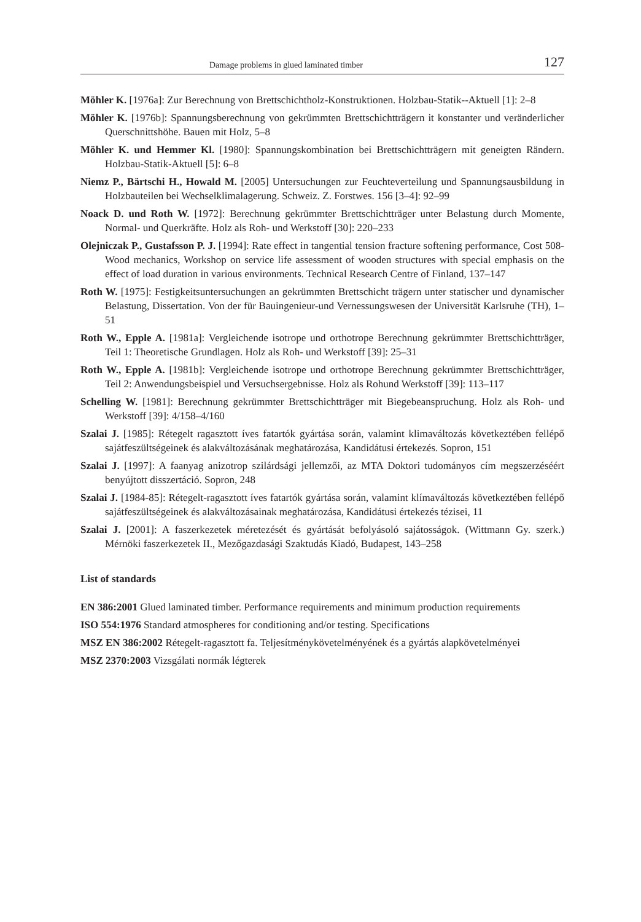Damage problems in glued laminated timber 127
Möhler K. [1976a]: Zur Berechnung von Brettschichtholz-Konstruktionen. Holzbau-Statik--Aktuell [1]: 2–8
Möhler K. [1976b]: Spannungsberechnung von gekrümmten Brettschichtträgern it konstanter und veränderlicher Querschnittshöhe. Bauen mit Holz, 5–8
Möhler K. und Hemmer Kl. [1980]: Spannungskombination bei Brettschichtträgern mit geneigten Rändern. Holzbau-Statik-Aktuell [5]: 6–8
Niemz P., Bärtschi H., Howald M. [2005] Untersuchungen zur Feuchteverteilung und Spannungsausbildung in Holzbauteilen bei Wechselklimalagerung. Schweiz. Z. Forstwes. 156 [3–4]: 92–99
Noack D. und Roth W. [1972]: Berechnung gekrümmter Brettschichtträger unter Belastung durch Momente, Normal- und Querkräfte. Holz als Roh- und Werkstoff [30]: 220–233
Olejniczak P., Gustafsson P. J. [1994]: Rate effect in tangential tension fracture softening performance, Cost 508- Wood mechanics, Workshop on service life assessment of wooden structures with special emphasis on the effect of load duration in various environments. Technical Research Centre of Finland, 137–147
Roth W. [1975]: Festigkeitsuntersuchungen an gekrümmten Brettschicht trägern unter statischer und dynamischer Belastung, Dissertation. Von der für Bauingenieur-und Vernessungswesen der Universität Karlsruhe (TH), 1–51
Roth W., Epple A. [1981a]: Vergleichende isotrope und orthotrope Berechnung gekrümmter Brettschichtträger, Teil 1: Theoretische Grundlagen. Holz als Roh- und Werkstoff [39]: 25–31
Roth W., Epple A. [1981b]: Vergleichende isotrope und orthotrope Berechnung gekrümmter Brettschichtträger, Teil 2: Anwendungsbeispiel und Versuchsergebnisse. Holz als Rohund Werkstoff [39]: 113–117
Schelling W. [1981]: Berechnung gekrümmter Brettschichtträger mit Biegebeanspruchung. Holz als Roh- und Werkstoff [39]: 4/158–4/160
Szalai J. [1985]: Rétegelt ragasztott íves fatartók gyártása során, valamint klimaváltozás következtében fellépő sajátfeszültségeinek és alakváltozásának meghatározása, Kandidátusi értekezés. Sopron, 151
Szalai J. [1997]: A faanyag anizotrop szilárdsági jellemzői, az MTA Doktori tudományos cím megszerzéséért benyújtott disszertáció. Sopron, 248
Szalai J. [1984-85]: Rétegelt-ragasztott íves fatartók gyártása során, valamint klímaváltozás következtében fellépő sajátfeszültségeinek és alakváltozásainak meghatározása, Kandidátusi értekezés tézisei, 11
Szalai J. [2001]: A faszerkezetek méretezését és gyártását befolyásoló sajátosságok. (Wittmann Gy. szerk.) Mérnöki faszerkezetek II., Mezőgazdasági Szaktudás Kiadó, Budapest, 143–258
List of standards
EN 386:2001 Glued laminated timber. Performance requirements and minimum production requirements
ISO 554:1976 Standard atmospheres for conditioning and/or testing. Specifications
MSZ EN 386:2002 Rétegelt-ragasztott fa. Teljesítménykövetelményének és a gyártás alapkövetelményei
MSZ 2370:2003 Vizsgálati normák légterek